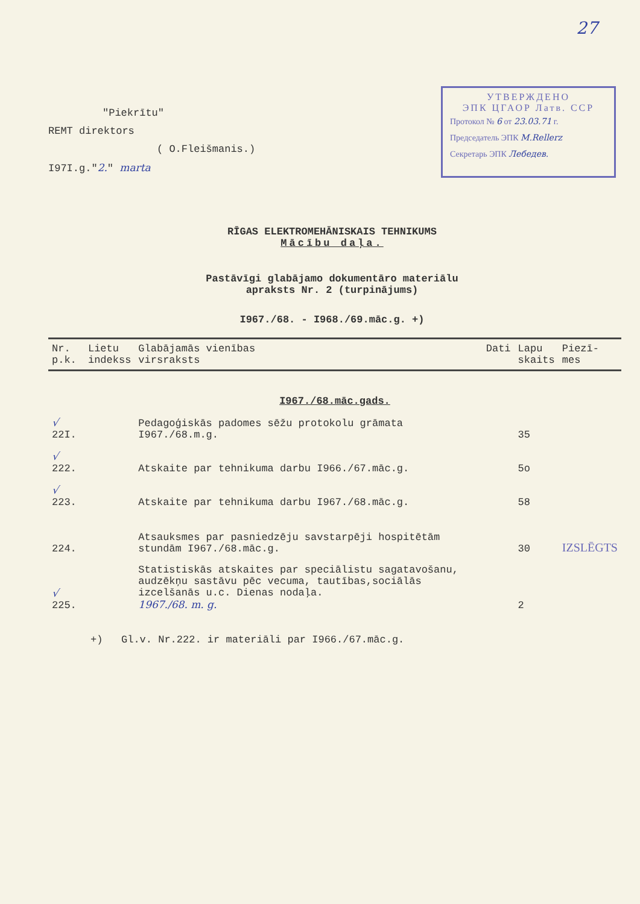27
"Piekrītu"
REMT direktors
( O.Fleišmanis.)
I97I.g."2." marta
УТВЕРЖДЕНО
ЭПК ЦГАОР Латв. ССР
Протокол № 6 от 23.03.71 г.
Председатель ЭПК M.Rellerz
Секретарь ЭПК Лебедев.
RĪGAS ELEKTROMEHĀNISKAIS TEHNIKUMS
Mācību daļa.
Pastāvīgi glabājamo dokumentāro materiālu
apraksts Nr. 2 (turpinājums)
I967./68. - I968./69.māc.g. +)
| Nr. p.k. | Lietu indekss | Glabājamās vienības virsraksts | Dati | Lapu skaits | Piezī- mes |
| --- | --- | --- | --- | --- | --- |
| I967./68.māc.gads. | | | | | |
| √ 22I. | | Pedagoģiskās padomes sēžu protokolu grāmata I967./68.m.g. | | 35 | |
| √ 222. | | Atskaite par tehnikuma darbu I966./67.māc.g. | | 5o | |
| √ 223. | | Atskaite par tehnikuma darbu I967./68.māc.g. | | 58 | |
| 224. | | Atsauksmes par pasniedzēju savstarpēji hospitētām stundām I967./68.māc.g. | | 30 | IZSLĒGTS |
| √ 225. | | Statistiskās atskaites par speciālistu sagatavošanu, audzēkņu sastāvu pēc vecuma, tautības,sociālās izcelšanās u.c. Dienas nodaļa. 1967./68. m. g. | | 2 | |
+) Gl.v. Nr.222. ir materiāli par I966./67.māc.g.